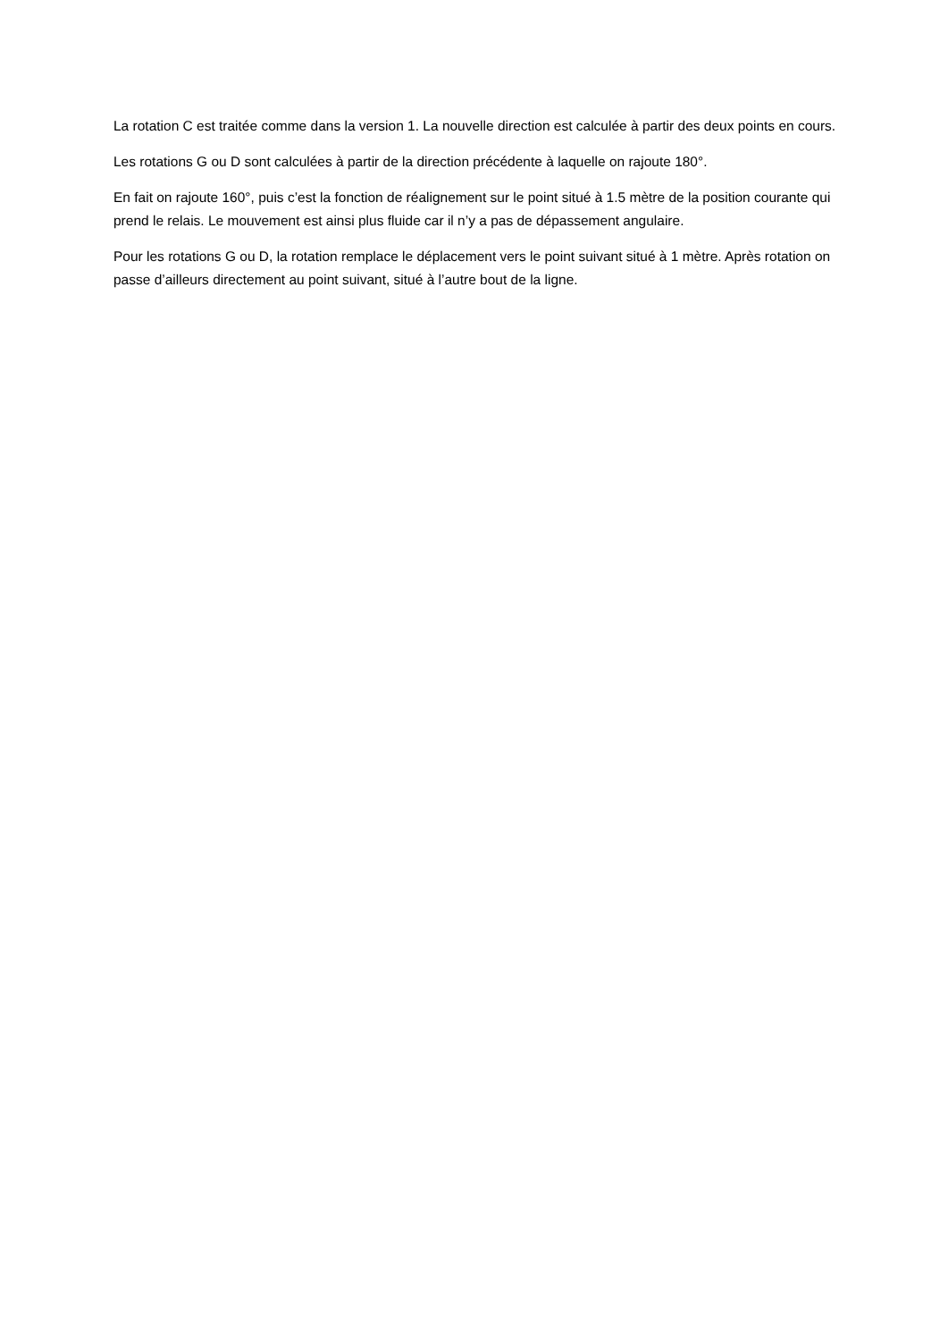La rotation C est traitée comme dans la version 1. La nouvelle direction est calculée à partir des deux points en cours.
Les rotations G ou D sont calculées à partir de la direction précédente à laquelle on rajoute 180°.
En fait on rajoute 160°, puis c’est la fonction de réalignement sur le point situé à 1.5 mètre de la position courante qui prend le relais. Le mouvement est ainsi plus fluide car il n’y a pas de dépassement angulaire.
Pour les rotations G ou D, la rotation remplace le déplacement vers le point suivant situé à 1 mètre. Après rotation on passe d’ailleurs directement au point suivant, situé à l’autre bout de la ligne.